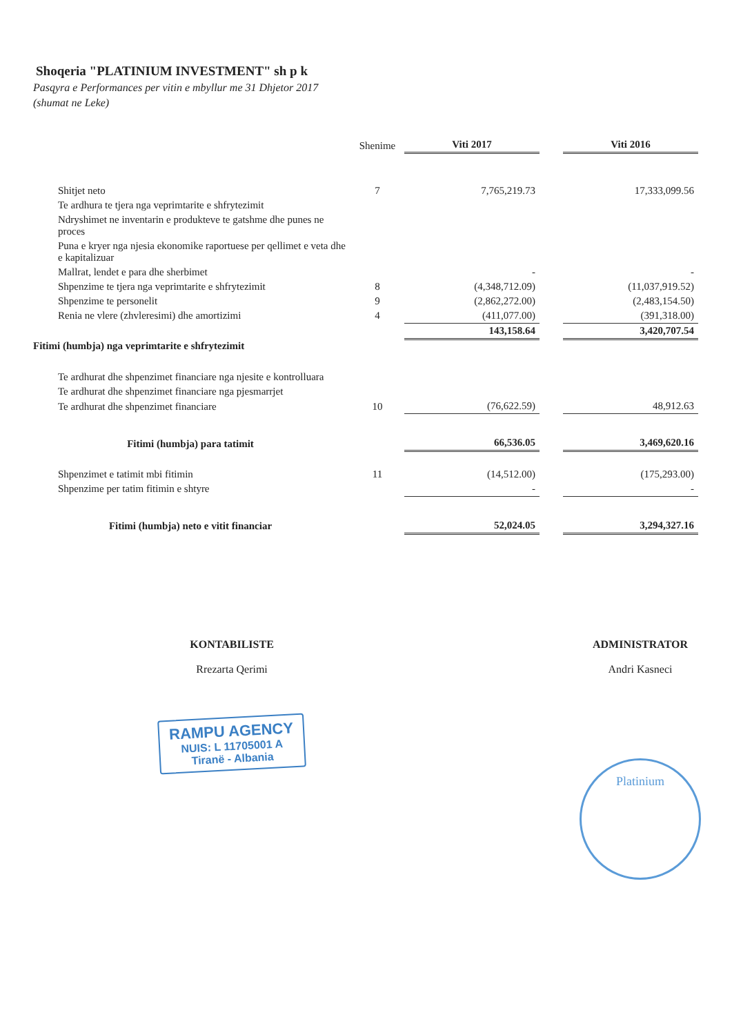Shoqeria "PLATINIUM INVESTMENT" sh p k
Pasqyra e Performances per vitin e mbyllur me 31 Dhjetor 2017
(shumat ne Leke)
| | Shenime | Viti 2017 | | Viti 2016 |
| --- | --- | --- | --- | --- |
| Shitjet neto | 7 | 7,765,219.73 | | 17,333,099.56 |
| Te ardhura te tjera nga veprimtarite e shfrytezimit | | | | |
| Ndryshimet ne inventarin e produkteve te gatshme dhe punes ne proces | | | | |
| Puna e kryer nga njesia ekonomike raportuese per qellimet e veta dhe e kapitalizuar | | | | |
| Mallrat, lendet e para dhe sherbimet | | - | | - |
| Shpenzime te tjera nga veprimtarite e shfrytezimit | 8 | (4,348,712.09) | | (11,037,919.52) |
| Shpenzime te personelit | 9 | (2,862,272.00) | | (2,483,154.50) |
| Renia ne vlere (zhvleresimi) dhe amortizimi | 4 | (411,077.00) | | (391,318.00) |
| | | 143,158.64 | | 3,420,707.54 |
| Fitimi (humbja) nga veprimtarite e shfrytezimit | | | | |
| Te ardhurat dhe shpenzimet financiare nga njesite e kontrolluara | | | | |
| Te ardhurat dhe shpenzimet financiare nga pjesmarrjet | | | | |
| Te ardhurat dhe shpenzimet financiare | 10 | (76,622.59) | | 48,912.63 |
| Fitimi (humbja) para tatimit | | 66,536.05 | | 3,469,620.16 |
| Shpenzimet e tatimit mbi fitimin | 11 | (14,512.00) | | (175,293.00) |
| Shpenzime per tatim fitimin e shtyre | | - | | - |
| Fitimi (humbja) neto e vitit financiar | | 52,024.05 | | 3,294,327.16 |
KONTABILISTE
Rrezarta Qerimi
RAMPU AGENCY
NUIS: L 11705001 A
Tiranë - Albania
ADMINISTRATOR
Andri Kasneci
Platinium